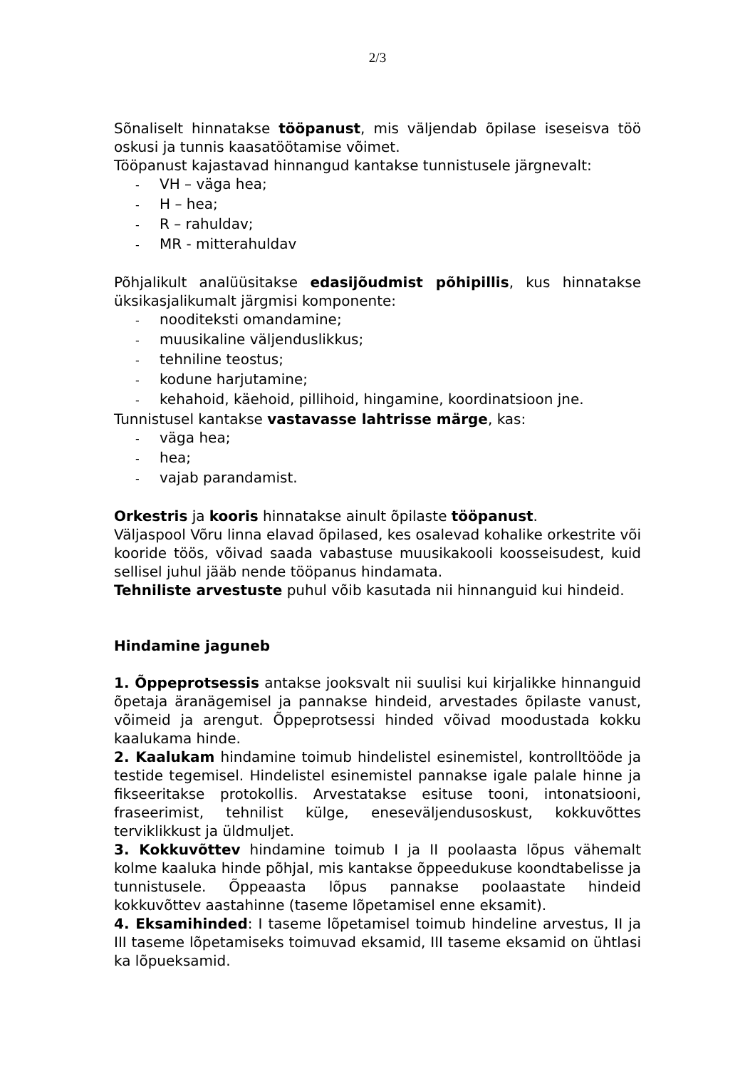2/3
Sõnaliselt hinnatakse tööpanust, mis väljendab õpilase iseseisva töö oskusi ja tunnis kaasatöötamise võimet.
Tööpanust kajastavad hinnangud kantakse tunnistusele järgnevalt:
- VH – väga hea;
- H – hea;
- R – rahuldav;
- MR - mitterahuldav
Põhjalikult analüüsitakse edasijõudmist põhipillis, kus hinnatakse üksikasjalikumalt järgmisi komponente:
- nooditeksti omandamine;
- muusikaline väljenduslikkus;
- tehniline teostus;
- kodune harjutamine;
- kehahoid, käehoid, pillihoid, hingamine, koordinatsioon jne.
Tunnistusel kantakse vastavasse lahtrisse märge, kas:
- väga hea;
- hea;
- vajab parandamist.
Orkestris ja kooris hinnatakse ainult õpilaste tööpanust.
Väljaspool Võru linna elavad õpilased, kes osalevad kohalike orkestrite või kooride töös, võivad saada vabastuse muusikakooli koosseisudest, kuid sellisel juhul jääb nende tööpanus hindamata.
Tehniliste arvestuste puhul võib kasutada nii hinnanguid kui hindeid.
Hindamine jaguneb
1. Õppeprotsessis antakse jooksvalt nii suulisi kui kirjalikke hinnanguid õpetaja äranägemisel ja pannakse hindeid, arvestades õpilaste vanust, võimeid ja arengut. Õppeprotsessi hinded võivad moodustada kokku kaalukama hinde.
2. Kaalukam hindamine toimub hindelistel esinemistel, kontrolltööde ja testide tegemisel. Hindelistel esinemistel pannakse igale palale hinne ja fikseeritakse protokollis. Arvestatakse esituse tooni, intonatsiooni, fraseerimist, tehnilist külge, eneseväljendusoskust, kokkuvõttes terviklikkust ja üldmuljet.
3. Kokkuvõttev hindamine toimub I ja II poolaasta lõpus vähemalt kolme kaaluka hinde põhjal, mis kantakse õppeedukuse koondtabelisse ja tunnistusele. Õppeaasta lõpus pannakse poolaastate hindeid kokkuvõttev aastahinne (taseme lõpetamisel enne eksamit).
4. Eksamihinded: I taseme lõpetamisel toimub hindeline arvestus, II ja III taseme lõpetamiseks toimuvad eksamid, III taseme eksamid on ühtlasi ka lõpueksamid.